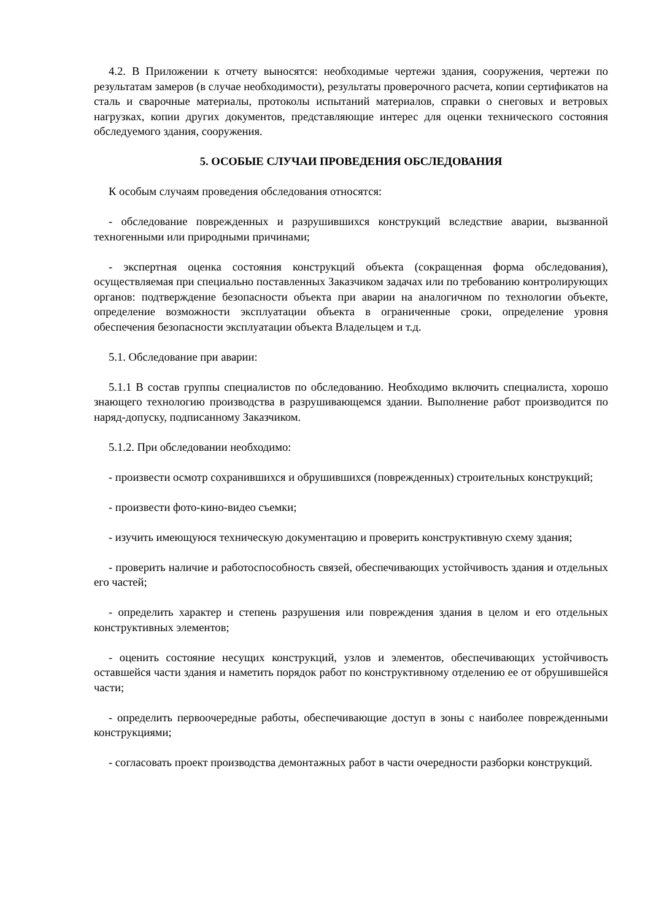4.2. В Приложении к отчету выносятся: необходимые чертежи здания, сооружения, чертежи по результатам замеров (в случае необходимости), результаты проверочного расчета, копии сертификатов на сталь и сварочные материалы, протоколы испытаний материалов, справки о снеговых и ветровых нагрузках, копии других документов, представляющие интерес для оценки технического состояния обследуемого здания, сооружения.
5. ОСОБЫЕ СЛУЧАИ ПРОВЕДЕНИЯ ОБСЛЕДОВАНИЯ
К особым случаям проведения обследования относятся:
- обследование поврежденных и разрушившихся конструкций вследствие аварии, вызванной техногенными или природными причинами;
- экспертная оценка состояния конструкций объекта (сокращенная форма обследования), осуществляемая при специально поставленных Заказчиком задачах или по требованию контролирующих органов: подтверждение безопасности объекта при аварии на аналогичном по технологии объекте, определение возможности эксплуатации объекта в ограниченные сроки, определение уровня обеспечения безопасности эксплуатации объекта Владельцем и т.д.
5.1. Обследование при аварии:
5.1.1 В состав группы специалистов по обследованию. Необходимо включить специалиста, хорошо знающего технологию производства в разрушивающемся здании. Выполнение работ производится по наряд-допуску, подписанному Заказчиком.
5.1.2. При обследовании необходимо:
- произвести осмотр сохранившихся и обрушившихся (поврежденных) строительных конструкций;
- произвести фото-кино-видео съемки;
- изучить имеющуюся техническую документацию и проверить конструктивную схему здания;
- проверить наличие и работоспособность связей, обеспечивающих устойчивость здания и отдельных его частей;
- определить характер и степень разрушения или повреждения здания в целом и его отдельных конструктивных элементов;
- оценить состояние несущих конструкций, узлов и элементов, обеспечивающих устойчивость оставшейся части здания и наметить порядок работ по конструктивному отделению ее от обрушившейся части;
- определить первоочередные работы, обеспечивающие доступ в зоны с наиболее поврежденными конструкциями;
- согласовать проект производства демонтажных работ в части очередности разборки конструкций.